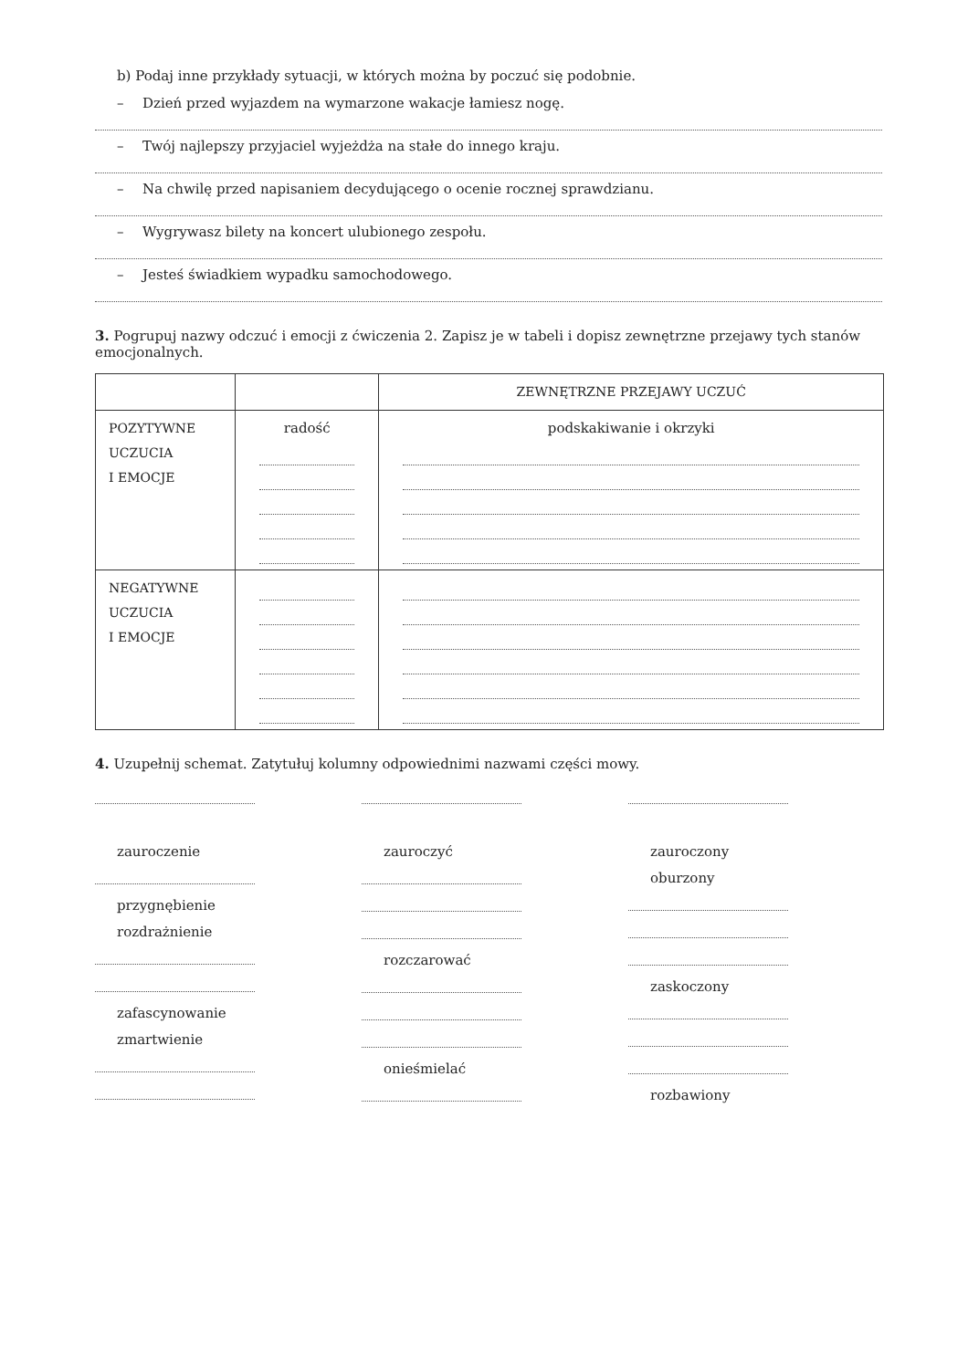b) Podaj inne przykłady sytuacji, w których można by poczuć się podobnie.
– Dzień przed wyjazdem na wymarzone wakacje łamiesz nogę.
– Twój najlepszy przyjaciel wyjeżdża na stałe do innego kraju.
– Na chwilę przed napisaniem decydującego o ocenie rocznej sprawdzianu.
– Wygrywasz bilety na koncert ulubionego zespołu.
– Jesteś świadkiem wypadku samochodowego.
3. Pogrupuj nazwy odczuć i emocji z ćwiczenia 2. Zapisz je w tabeli i dopisz zewnętrzne przejawy tych stanów emocjonalnych.
| | | ZEWNĘTRZNE PRZEJAWY UCZUĆ |
| POZYTYWNE UCZUCIA I EMOCJE | radość | podskakiwanie i okrzyki |
| NEGATYWNE UCZUCIA I EMOCJE | | |
4. Uzupełnij schemat. Zatytułuj kolumny odpowiednimi nazwami części mowy.
zauroczenie
przygnębienie
rozdrażnienie
zafascynowanie
zmartwienie
zauroczyć
rozczarować
onieśmielać
zauroczony
oburzony
zaskoczony
rozbawiony